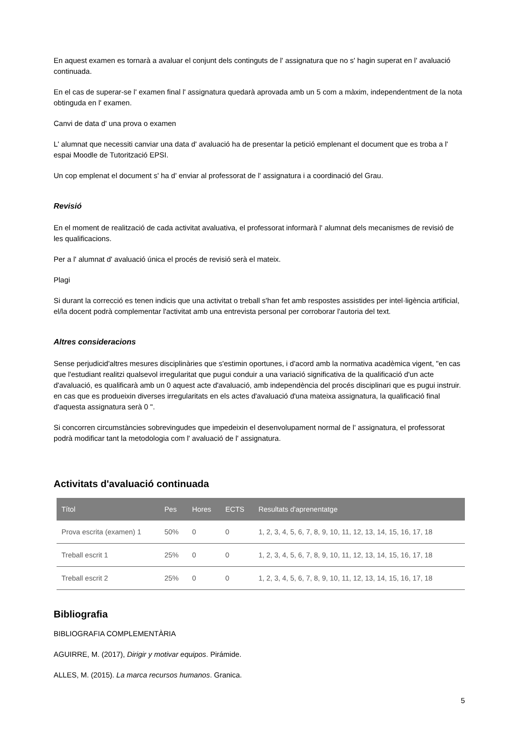En aquest examen es tornarà a avaluar el conjunt dels continguts de l' assignatura que no s' hagin superat en l' avaluació continuada.
En el cas de superar-se l' examen final l' assignatura quedarà aprovada amb un 5 com a màxim, independentment de la nota obtinguda en l' examen.
Canvi de data d' una prova o examen
L' alumnat que necessiti canviar una data d' avaluació ha de presentar la petició emplenant el document que es troba a l' espai Moodle de Tutorització EPSI.
Un cop emplenat el document s' ha d' enviar al professorat de l' assignatura i a coordinació del Grau.
Revisió
En el moment de realització de cada activitat avaluativa, el professorat informarà l' alumnat dels mecanismes de revisió de les qualificacions.
Per a l' alumnat d' avaluació única el procés de revisió serà el mateix.
Plagi
Si durant la correcció es tenen indicis que una activitat o treball s'han fet amb respostes assistides per intel·ligència artificial, el/la docent podrà complementar l'activitat amb una entrevista personal per corroborar l'autoria del text.
Altres consideracions
Sense perjudicid'altres mesures disciplinàries que s'estimin oportunes, i d'acord amb la normativa acadèmica vigent, "en cas que l'estudiant realitzi qualsevol irregularitat que pugui conduir a una variació significativa de la qualificació d'un acte d'avaluació, es qualificarà amb un 0 aquest acte d'avaluació, amb independència del procés disciplinari que es pugui instruir. en cas que es produeixin diverses irregularitats en els actes d'avaluació d'una mateixa assignatura, la qualificació final d'aquesta assignatura serà 0 ".
Si concorren circumstàncies sobrevingudes que impedeixin el desenvolupament normal de l' assignatura, el professorat podrà modificar tant la metodologia com l' avaluació de l' assignatura.
Activitats d'avaluació continuada
| Títol | Pes | Hores | ECTS | Resultats d'aprenentatge |
| --- | --- | --- | --- | --- |
| Prova escrita (examen) 1 | 50% | 0 | 0 | 1, 2, 3, 4, 5, 6, 7, 8, 9, 10, 11, 12, 13, 14, 15, 16, 17, 18 |
| Treball escrit 1 | 25% | 0 | 0 | 1, 2, 3, 4, 5, 6, 7, 8, 9, 10, 11, 12, 13, 14, 15, 16, 17, 18 |
| Treball escrit 2 | 25% | 0 | 0 | 1, 2, 3, 4, 5, 6, 7, 8, 9, 10, 11, 12, 13, 14, 15, 16, 17, 18 |
Bibliografia
BIBLIOGRAFIA COMPLEMENTÀRIA
AGUIRRE, M. (2017), Dirigir y motivar equipos. Pirámide.
ALLES, M. (2015). La marca recursos humanos. Granica.
5